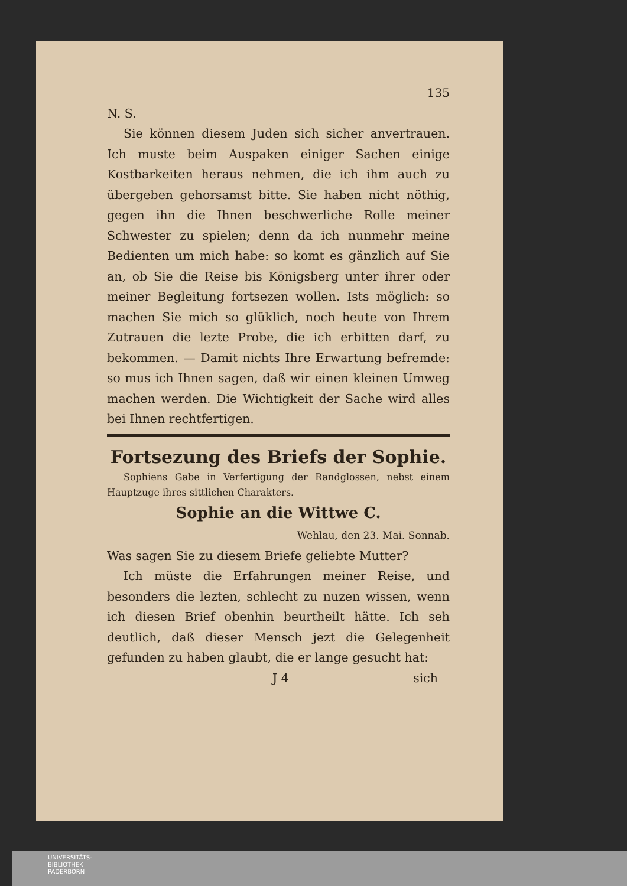135
N. S.
Sie können diesem Juden sich sicher anvertrauen. Ich muste beim Auspaken einiger Sachen einige Kostbarkeiten heraus nehmen, die ich ihm auch zu übergeben gehorsamst bitte. Sie haben nicht nöthig, gegen ihn die Ihnen beschwerliche Rolle meiner Schwester zu spielen; denn da ich nunmehr meine Bedienten um mich habe: so komt es gänzlich auf Sie an, ob Sie die Reise bis Königsberg unter ihrer oder meiner Begleitung fortsezen wollen. Ists möglich: so machen Sie mich so glüklich, noch heute von Ihrem Zutrauen die lezte Probe, die ich erbitten darf, zu bekommen. — Damit nichts Ihre Erwartung befremde: so mus ich Ihnen sagen, daß wir einen kleinen Umweg machen werden. Die Wichtigkeit der Sache wird alles bei Ihnen rechtfertigen.
Fortsezung des Briefs der Sophie.
Sophiens Gabe in Verfertigung der Randglossen, nebst einem Hauptzuge ihres sittlichen Charakters.
Sophie an die Wittwe C.
Wehlau, den 23. Mai. Sonnab.
Was sagen Sie zu diesem Briefe geliebte Mutter?
Ich müste die Erfahrungen meiner Reise, und besonders die lezten, schlecht zu nuzen wissen, wenn ich diesen Brief obenhin beurtheilt hätte. Ich seh deutlich, daß dieser Mensch jezt die Gelegenheit gefunden zu haben glaubt, die er lange gesucht hat:
J 4 sich
UNIVERSITÄTS-
BIBLIOTHEK
PADERBORN